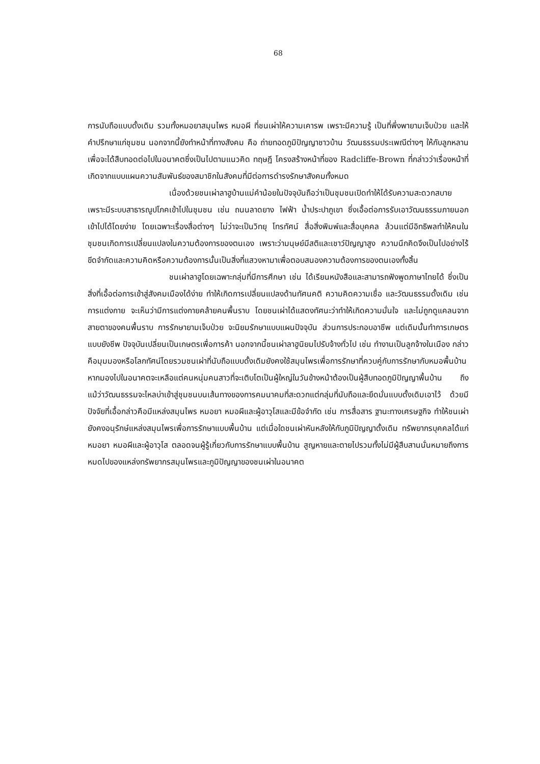68
การนับถือแบบดั้งเดิม รวมทั้งหมอยาสมุนไพร หมอผี ที่ชนเผ่าให้ความเคารพ เพราะมีความรู้ เป็นที่พึ่งพายามเจ็บป่วย และให้คำปรึกษาแก่ชุมชน นอกจากนี้ยังทำหน้าที่ทางสังคม คือ ถ่ายทอดภูมิปัญญาชาวบ้าน วัฒนธรรมประเพณีต่างๆ ให้กับลูกหลาน เพื่อจะได้สืบทอดต่อไปในอนาคตซึ่งเป็นไปตามแนวคิด ทฤษฎี โครงสร้างหน้าที่ของ Radcliffe-Brown ที่กล่าวว่าเรื่องหน้าที่เกิดจากแบบแผนความสัมพันธ์ของสมาชิกในสังคมที่มีต่อการดำรงรักษาสังคมทั้งหมด
เนื่องด้วยชนเผ่าลาฮูบ้านแม่คำน้อยในปัจจุบันถือว่าเป็นชุมชนเปิดทำให้ได้รับความสะดวกสบายเพราะมีระบบสาธารณูปโภคเข้าไปในชุมชน เช่น ถนนลาดยาง ไฟฟ้า น้ำประปาภูเขา ซึ่งเอื้อต่อการรับเอาวัฒนธรรมภายนอกเข้าไปได้โดยง่าย โดยเฉพาะเรื่องสื่อต่างๆ ไม่ว่าจะเป็นวิทยุ โทรทัศน์ สื่อสิ่งพิมพ์และสื่อบุคคล ล้วนแต่มีอิทธิพลทำให้คนในชุมชนเกิดการเปลี่ยนแปลงในความต้องการของตนเอง เพราะว่ามนุษย์มีสติและเชาว์ปัญญาสูง ความนึกคิดจึงเป็นไปอย่างไร้ขีดจำกัดและความคิดหรือความต้องการนั้นเป็นสิ่งที่แสวงหามาเพื่อตอบสนองความต้องการของตนเองทั้งสิ้น
ชนเผ่าลาฮูโดยเฉพาะกลุ่มที่มีการศึกษา เช่น ได้เรียนหนังสือและสามารถฟังพูดภาษาไทยได้ ซึ่งเป็นสิ่งที่เอื้อต่อการเข้าสู่สังคมเมืองได้ง่าย ทำให้เกิดการเปลี่ยนแปลงด้านทัศนคติ ความคิดความเชื่อ และวัฒนธรรมดั้งเดิม เช่น การแต่งกาย จะเห็นว่ามีการแต่งกายคล้ายคนพื้นราบ โดยชนเผ่าได้แสดงทัศนะว่าทำให้เกิดความมั่นใจ และไม่ถูกดูแคลนจากสายตาของคนพื้นราบ การรักษายามเจ็บป่วย จะนิยมรักษาแบบแผนปัจจุบัน ส่วนการประกอบอาชีพ แต่เดิมนั้นทำการเกษตรแบบยังชีพ ปัจจุบันเปลี่ยนเป็นเกษตรเพื่อการค้า นอกจากนี้ชนเผ่าลาฮูนิยมไปรับจ้างทั่วไป เช่น ทำงานเป็นลูกจ้างในเมือง กล่าวคือมุมมองหรือโลกทัศน์โดยรวมชนเผ่าที่นับถือแบบดั้งเดิมยังคงใช้สมุนไพรเพื่อการรักษาที่ควบคู่กับการรักษากับหมอพื้นบ้าน หากมองไปในอนาคตจะเหลือแต่คนหนุ่มคนสาวที่จะเติบโตเป็นผู้ใหญ่ในวันข้างหน้าต้องเป็นผู้สืบทอดภูมิปัญญาพื้นบ้าน ถึงแม้ว่าวัฒนธรรมจะไหลบ่าเข้าสู่ชุมชนบนเส้นทางของการคมนาคมที่สะดวกแต่กลุ่มที่นับถือและยึดมั่นแบบดั้งเดิมเอาไว้ ด้วยมีปัจจัยที่เอื้อกล่าวคือมีแหล่งสมุนไพร หมอยา หมอผีและผู้อาวุโสและมีข้อจำกัด เช่น การสื่อสาร ฐานะทางเศรษฐกิจ ทำให้ชนเผ่ายังคงอนุรักษ์แหล่งสมุนไพรเพื่อการรักษาแบบพื้นบ้าน แต่เมื่อใดชนเผ่าหันหลังให้กับภูมิปัญญาดั้งเดิม ทรัพยากรบุคคลได้แก่หมอยา หมอผีและผู้อาวุโส ตลอดจนผู้รู้เกี่ยวกับการรักษาแบบพื้นบ้าน สูญหายและตายไปรวมทั้งไม่มีผู้สืบสานนั่นหมายถึงการหมดไปของแหล่งทรัพยากรสมุนไพรและภูมิปัญญาของชนเผ่าในอนาคต